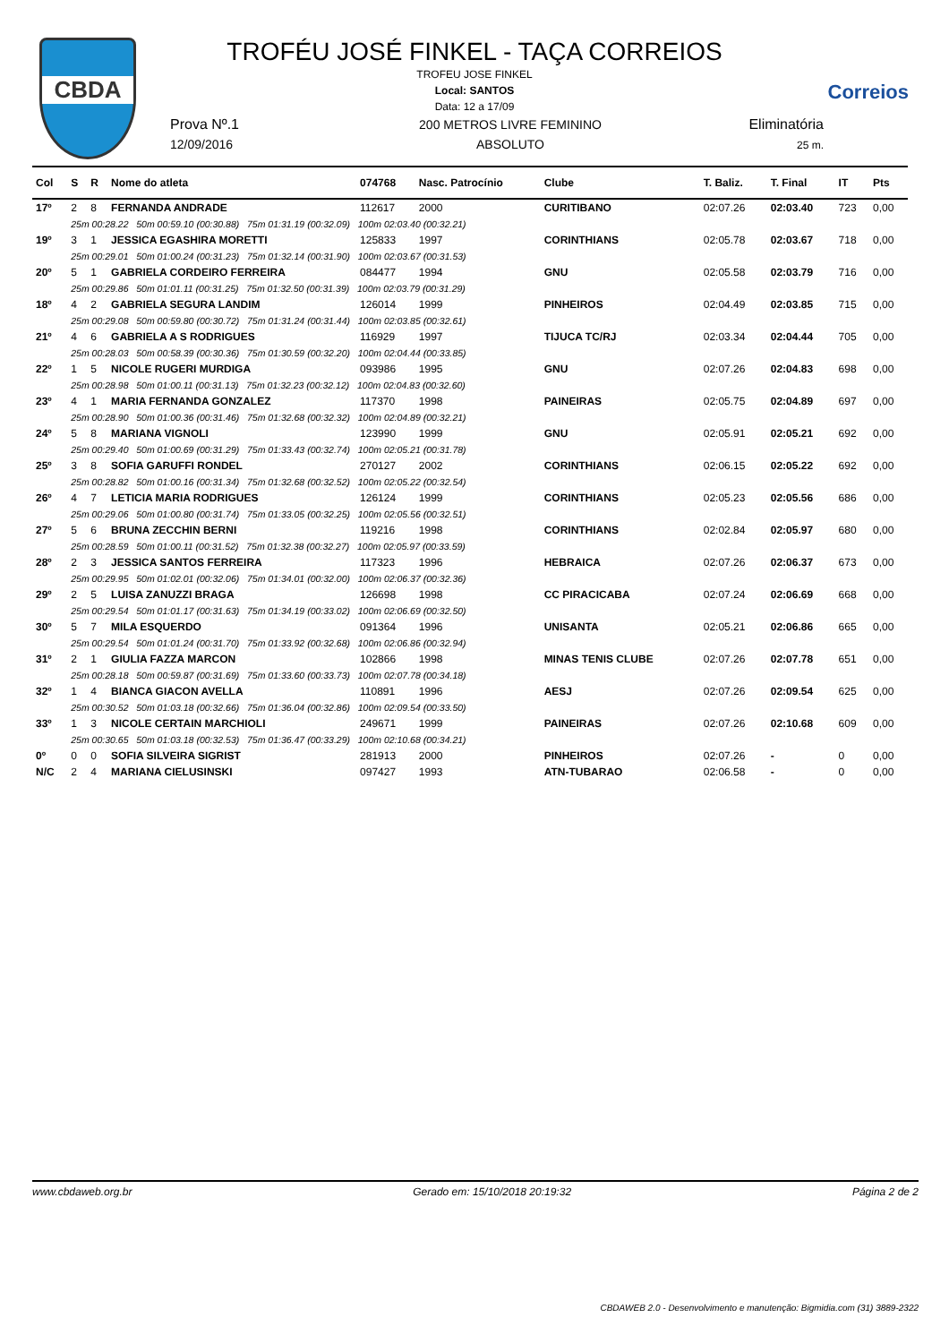CBDA
Correios
TROFÉU JOSÉ FINKEL - TAÇA CORREIOS
TROFEU JOSE FINKEL
Local: SANTOS
Data: 12 a 17/09
Prova Nº.1
12/09/2016
200 METROS LIVRE FEMININO
ABSOLUTO
Eliminatória
25 m.
| Col | S | R | Nome do atleta | 074768 | Nasc. Patrocínio | Clube | T. Baliz. | T. Final | IT | Pts |
| --- | --- | --- | --- | --- | --- | --- | --- | --- | --- | --- |
| 17º | 2 | 8 | FERNANDA ANDRADE | 112617 | 2000 | CURITIBANO | 02:07.26 | 02:03.40 | 723 | 0,00 |
| | 25m 00:28.22 50m 00:59.10 (00:30.88) 75m 01:31.19 (00:32.09) 100m 02:03.40 (00:32.21) | | | | | | | | | |
| 19º | 3 | 1 | JESSICA EGASHIRA MORETTI | 125833 | 1997 | CORINTHIANS | 02:05.78 | 02:03.67 | 718 | 0,00 |
| | 25m 00:29.01 50m 01:00.24 (00:31.23) 75m 01:32.14 (00:31.90) 100m 02:03.67 (00:31.53) | | | | | | | | | |
| 20º | 5 | 1 | GABRIELA CORDEIRO FERREIRA | 084477 | 1994 | GNU | 02:05.58 | 02:03.79 | 716 | 0,00 |
| | 25m 00:29.86 50m 01:01.11 (00:31.25) 75m 01:32.50 (00:31.39) 100m 02:03.79 (00:31.29) | | | | | | | | | |
| 18º | 4 | 2 | GABRIELA SEGURA LANDIM | 126014 | 1999 | PINHEIROS | 02:04.49 | 02:03.85 | 715 | 0,00 |
| | 25m 00:29.08 50m 00:59.80 (00:30.72) 75m 01:31.24 (00:31.44) 100m 02:03.85 (00:32.61) | | | | | | | | | |
| 21º | 4 | 6 | GABRIELA A S RODRIGUES | 116929 | 1997 | TIJUCA TC/RJ | 02:03.34 | 02:04.44 | 705 | 0,00 |
| | 25m 00:28.03 50m 00:58.39 (00:30.36) 75m 01:30.59 (00:32.20) 100m 02:04.44 (00:33.85) | | | | | | | | | |
| 22º | 1 | 5 | NICOLE RUGERI MURDIGA | 093986 | 1995 | GNU | 02:07.26 | 02:04.83 | 698 | 0,00 |
| | 25m 00:28.98 50m 01:00.11 (00:31.13) 75m 01:32.23 (00:32.12) 100m 02:04.83 (00:32.60) | | | | | | | | | |
| 23º | 4 | 1 | MARIA FERNANDA GONZALEZ | 117370 | 1998 | PAINEIRAS | 02:05.75 | 02:04.89 | 697 | 0,00 |
| | 25m 00:28.90 50m 01:00.36 (00:31.46) 75m 01:32.68 (00:32.32) 100m 02:04.89 (00:32.21) | | | | | | | | | |
| 24º | 5 | 8 | MARIANA VIGNOLI | 123990 | 1999 | GNU | 02:05.91 | 02:05.21 | 692 | 0,00 |
| | 25m 00:29.40 50m 01:00.69 (00:31.29) 75m 01:33.43 (00:32.74) 100m 02:05.21 (00:31.78) | | | | | | | | | |
| 25º | 3 | 8 | SOFIA GARUFFI RONDEL | 270127 | 2002 | CORINTHIANS | 02:06.15 | 02:05.22 | 692 | 0,00 |
| | 25m 00:28.82 50m 01:00.16 (00:31.34) 75m 01:32.68 (00:32.52) 100m 02:05.22 (00:32.54) | | | | | | | | | |
| 26º | 4 | 7 | LETICIA MARIA RODRIGUES | 126124 | 1999 | CORINTHIANS | 02:05.23 | 02:05.56 | 686 | 0,00 |
| | 25m 00:29.06 50m 01:00.80 (00:31.74) 75m 01:33.05 (00:32.25) 100m 02:05.56 (00:32.51) | | | | | | | | | |
| 27º | 5 | 6 | BRUNA ZECCHIN BERNI | 119216 | 1998 | CORINTHIANS | 02:02.84 | 02:05.97 | 680 | 0,00 |
| | 25m 00:28.59 50m 01:00.11 (00:31.52) 75m 01:32.38 (00:32.27) 100m 02:05.97 (00:33.59) | | | | | | | | | |
| 28º | 2 | 3 | JESSICA SANTOS FERREIRA | 117323 | 1996 | HEBRAICA | 02:07.26 | 02:06.37 | 673 | 0,00 |
| | 25m 00:29.95 50m 01:02.01 (00:32.06) 75m 01:34.01 (00:32.00) 100m 02:06.37 (00:32.36) | | | | | | | | | |
| 29º | 2 | 5 | LUISA ZANUZZI BRAGA | 126698 | 1998 | CC PIRACICABA | 02:07.24 | 02:06.69 | 668 | 0,00 |
| | 25m 00:29.54 50m 01:01.17 (00:31.63) 75m 01:34.19 (00:33.02) 100m 02:06.69 (00:32.50) | | | | | | | | | |
| 30º | 5 | 7 | MILA ESQUERDO | 091364 | 1996 | UNISANTA | 02:05.21 | 02:06.86 | 665 | 0,00 |
| | 25m 00:29.54 50m 01:01.24 (00:31.70) 75m 01:33.92 (00:32.68) 100m 02:06.86 (00:32.94) | | | | | | | | | |
| 31º | 2 | 1 | GIULIA FAZZA MARCON | 102866 | 1998 | MINAS TENIS CLUBE | 02:07.26 | 02:07.78 | 651 | 0,00 |
| | 25m 00:28.18 50m 00:59.87 (00:31.69) 75m 01:33.60 (00:33.73) 100m 02:07.78 (00:34.18) | | | | | | | | | |
| 32º | 1 | 4 | BIANCA GIACON AVELLA | 110891 | 1996 | AESJ | 02:07.26 | 02:09.54 | 625 | 0,00 |
| | 25m 00:30.52 50m 01:03.18 (00:32.66) 75m 01:36.04 (00:32.86) 100m 02:09.54 (00:33.50) | | | | | | | | | |
| 33º | 1 | 3 | NICOLE CERTAIN MARCHIOLI | 249671 | 1999 | PAINEIRAS | 02:07.26 | 02:10.68 | 609 | 0,00 |
| | 25m 00:30.65 50m 01:03.18 (00:32.53) 75m 01:36.47 (00:33.29) 100m 02:10.68 (00:34.21) | | | | | | | | | |
| 0º | 0 | 0 | SOFIA SILVEIRA SIGRIST | 281913 | 2000 | PINHEIROS | 02:07.26 | - | 0 | 0,00 |
| N/C | 2 | 4 | MARIANA CIELUSINSKI | 097427 | 1993 | ATN-TUBARAO | 02:06.58 | - | 0 | 0,00 |
www.cbdaweb.org.br Gerado em: 15/10/2018 20:19:32 Página 2 de 2
CBDAWEB 2.0 - Desenvolvimento e manutenção: Bigmidia.com (31) 3889-2322